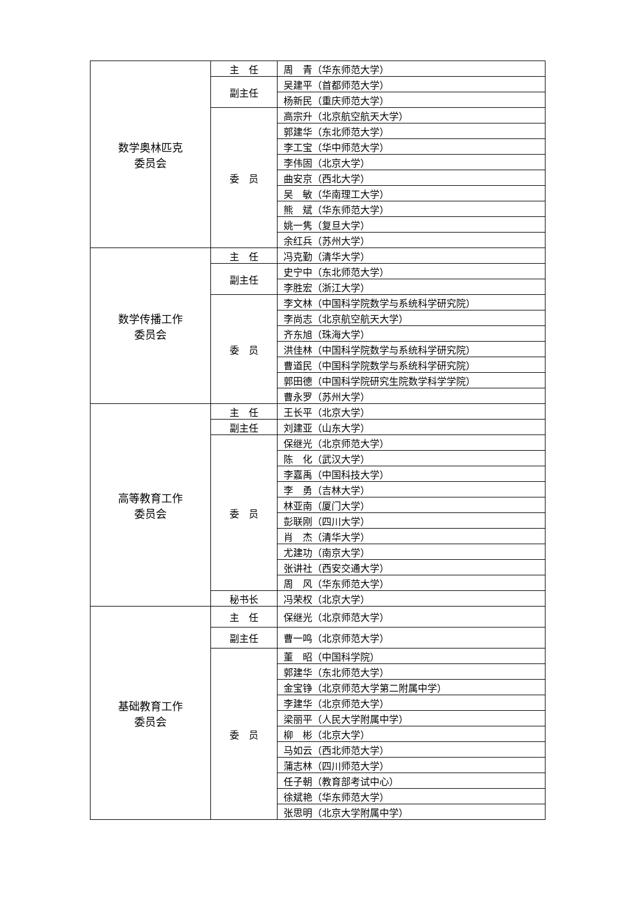| 数学奥林匹克 委员会 | 主 任 | 周 青（华东师范大学） |
| | 副主任 | 吴建平（首都师范大学） |
| | | 杨新民（重庆师范大学） |
| | 委 员 | 高宗升（北京航空航天大学） |
| | | 郭建华（东北师范大学） |
| | | 李工宝（华中师范大学） |
| | | 李伟固（北京大学） |
| | | 曲安京（西北大学） |
| | | 吴 敏（华南理工大学） |
| | | 熊 斌（华东师范大学） |
| | | 姚一隽（复旦大学） |
| | | 余红兵（苏州大学） |
| 数学传播工作 委员会 | 主 任 | 冯克勤（清华大学） |
| | 副主任 | 史宁中（东北师范大学） |
| | | 李胜宏（浙江大学） |
| | 委 员 | 李文林（中国科学院数学与系统科学研究院） |
| | | 李尚志（北京航空航天大学） |
| | | 齐东旭（珠海大学） |
| | | 洪佳林（中国科学院数学与系统科学研究院） |
| | | 曹道民（中国科学院数学与系统科学研究院） |
| | | 郭田德（中国科学院研究生院数学科学学院） |
| | | 曹永罗（苏州大学） |
| 高等教育工作 委员会 | 主 任 | 王长平（北京大学） |
| | 副主任 | 刘建亚（山东大学） |
| | 委 员 | 保继光（北京师范大学） |
| | | 陈 化（武汉大学） |
| | | 李嘉禹（中国科技大学） |
| | | 李 勇（吉林大学） |
| | | 林亚南（厦门大学） |
| | | 彭联刚（四川大学） |
| | | 肖 杰（清华大学） |
| | | 尤建功（南京大学） |
| | | 张讲社（西安交通大学） |
| | | 周 风（华东师范大学） |
| | 秘书长 | 冯荣权（北京大学） |
| 基础教育工作 委员会 | 主 任 | 保继光（北京师范大学） |
| | 副主任 | 曹一鸣（北京师范大学） |
| | 委 员 | 董 昭（中国科学院） |
| | | 郭建华（东北师范大学） |
| | | 金宝铮（北京师范大学第二附属中学） |
| | | 李建华（北京师范大学） |
| | | 梁丽平（人民大学附属中学） |
| | | 柳 彬（北京大学） |
| | | 马如云（西北师范大学） |
| | | 蒲志林（四川师范大学） |
| | | 任子朝（教育部考试中心） |
| | | 徐斌艳（华东师范大学） |
| | | 张思明（北京大学附属中学） |